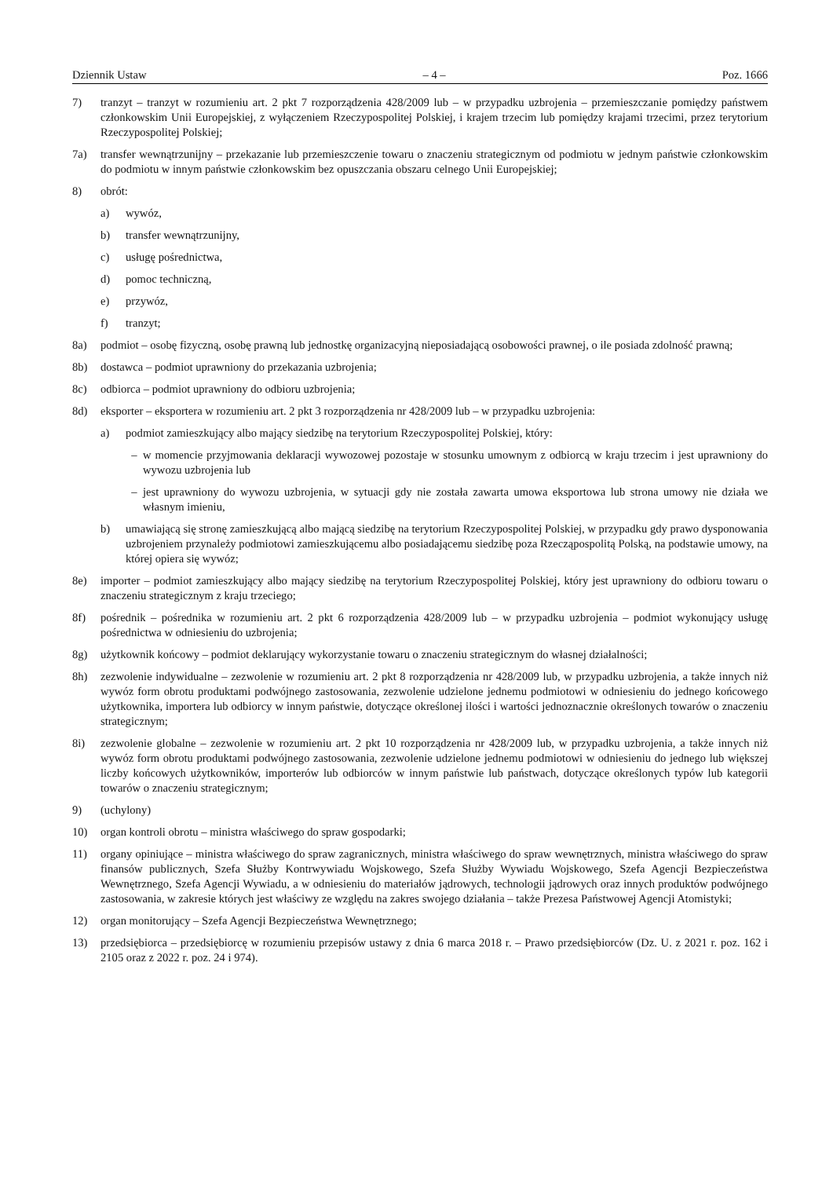Dziennik Ustaw – 4 – Poz. 1666
7) tranzyt – tranzyt w rozumieniu art. 2 pkt 7 rozporządzenia 428/2009 lub – w przypadku uzbrojenia – przemieszczanie pomiędzy państwem członkowskim Unii Europejskiej, z wyłączeniem Rzeczypospolitej Polskiej, i krajem trzecim lub pomiędzy krajami trzecimi, przez terytorium Rzeczypospolitej Polskiej;
7a) transfer wewnątrzunijny – przekazanie lub przemieszczenie towaru o znaczeniu strategicznym od podmiotu w jednym państwie członkowskim do podmiotu w innym państwie członkowskim bez opuszczania obszaru celnego Unii Europejskiej;
8) obrót:
a) wywóz,
b) transfer wewnątrzunijny,
c) usługę pośrednictwa,
d) pomoc techniczną,
e) przywóz,
f) tranzyt;
8a) podmiot – osobę fizyczną, osobę prawną lub jednostkę organizacyjną nieposiadającą osobowości prawnej, o ile posiada zdolność prawną;
8b) dostawca – podmiot uprawniony do przekazania uzbrojenia;
8c) odbiorca – podmiot uprawniony do odbioru uzbrojenia;
8d) eksporter – eksportera w rozumieniu art. 2 pkt 3 rozporządzenia nr 428/2009 lub – w przypadku uzbrojenia:
a) podmiot zamieszkujący albo mający siedzibę na terytorium Rzeczypospolitej Polskiej, który:
– w momencie przyjmowania deklaracji wywozowej pozostaje w stosunku umownym z odbiorcą w kraju trzecim i jest uprawniony do wywozu uzbrojenia lub
– jest uprawniony do wywozu uzbrojenia, w sytuacji gdy nie została zawarta umowa eksportowa lub strona umowy nie działa we własnym imieniu,
b) umawiającą się stronę zamieszkującą albo mającą siedzibę na terytorium Rzeczypospolitej Polskiej, w przypadku gdy prawo dysponowania uzbrojeniem przynależy podmiotowi zamieszkującemu albo posiadającemu siedzibę poza Rzecząpospolitą Polską, na podstawie umowy, na której opiera się wywóz;
8e) importer – podmiot zamieszkujący albo mający siedzibę na terytorium Rzeczypospolitej Polskiej, który jest uprawniony do odbioru towaru o znaczeniu strategicznym z kraju trzeciego;
8f) pośrednik – pośrednika w rozumieniu art. 2 pkt 6 rozporządzenia 428/2009 lub – w przypadku uzbrojenia – podmiot wykonujący usługę pośrednictwa w odniesieniu do uzbrojenia;
8g) użytkownik końcowy – podmiot deklarujący wykorzystanie towaru o znaczeniu strategicznym do własnej działalności;
8h) zezwolenie indywidualne – zezwolenie w rozumieniu art. 2 pkt 8 rozporządzenia nr 428/2009 lub, w przypadku uzbrojenia, a także innych niż wywóz form obrotu produktami podwójnego zastosowania, zezwolenie udzielone jednemu podmiotowi w odniesieniu do jednego końcowego użytkownika, importera lub odbiorcy w innym państwie, dotyczące określonej ilości i wartości jednoznacznie określonych towarów o znaczeniu strategicznym;
8i) zezwolenie globalne – zezwolenie w rozumieniu art. 2 pkt 10 rozporządzenia nr 428/2009 lub, w przypadku uzbrojenia, a także innych niż wywóz form obrotu produktami podwójnego zastosowania, zezwolenie udzielone jednemu podmiotowi w odniesieniu do jednego lub większej liczby końcowych użytkowników, importerów lub odbiorców w innym państwie lub państwach, dotyczące określonych typów lub kategorii towarów o znaczeniu strategicznym;
9) (uchylony)
10) organ kontroli obrotu – ministra właściwego do spraw gospodarki;
11) organy opiniujące – ministra właściwego do spraw zagranicznych, ministra właściwego do spraw wewnętrznych, ministra właściwego do spraw finansów publicznych, Szefa Służby Kontrwywiadu Wojskowego, Szefa Służby Wywiadu Wojskowego, Szefa Agencji Bezpieczeństwa Wewnętrznego, Szefa Agencji Wywiadu, a w odniesieniu do materiałów jądrowych, technologii jądrowych oraz innych produktów podwójnego zastosowania, w zakresie których jest właściwy ze względu na zakres swojego działania – także Prezesa Państwowej Agencji Atomistyki;
12) organ monitorujący – Szefa Agencji Bezpieczeństwa Wewnętrznego;
13) przedsiębiorca – przedsiębiorcę w rozumieniu przepisów ustawy z dnia 6 marca 2018 r. – Prawo przedsiębiorców (Dz. U. z 2021 r. poz. 162 i 2105 oraz z 2022 r. poz. 24 i 974).